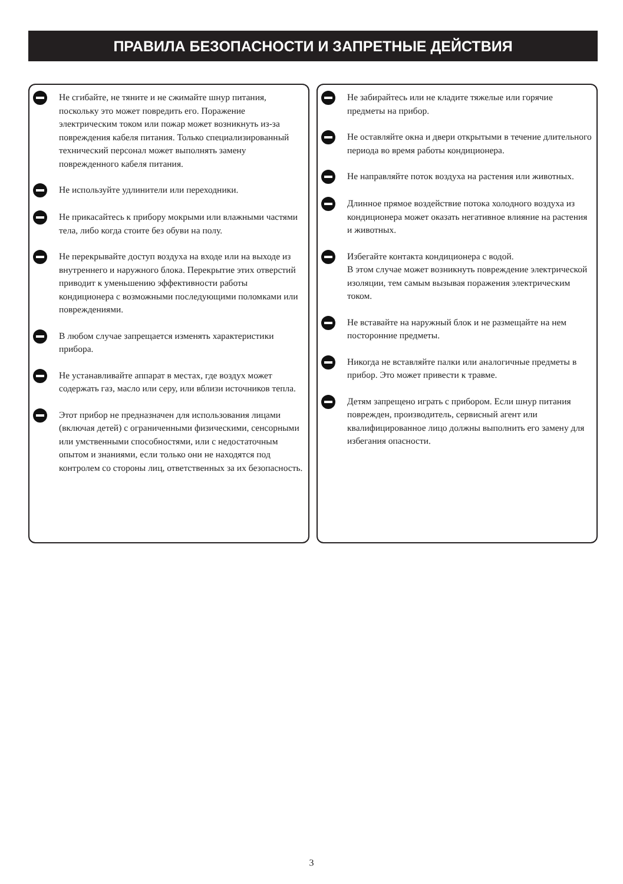ПРАВИЛА БЕЗОПАСНОСТИ И ЗАПРЕТНЫЕ ДЕЙСТВИЯ
Не сгибайте, не тяните и не сжимайте шнур питания, поскольку это может повредить его. Поражение электрическим током или пожар может возникнуть из-за повреждения кабеля питания. Только специализированный технический персонал может выполнять замену поврежденного кабеля питания.
Не используйте удлинители или переходники.
Не прикасайтесь к прибору мокрыми или влажными частями тела, либо когда стоите без обуви на полу.
Не перекрывайте доступ воздуха на входе или на выходе из внутреннего и наружного блока. Перекрытие этих отверстий приводит к уменьшению эффективности работы кондиционера с возможными последующими поломками или повреждениями.
В любом случае запрещается изменять характеристики прибора.
Не устанавливайте аппарат в местах, где воздух может содержать газ, масло или серу, или вблизи источников тепла.
Этот прибор не предназначен для использования лицами (включая детей) с ограниченными физическими, сенсорными или умственными способностями, или с недостаточным опытом и знаниями, если только они не находятся под контролем со стороны лиц, ответственных за их безопасность.
Не забирайтесь или не кладите тяжелые или горячие предметы на прибор.
Не оставляйте окна и двери открытыми в течение длительного периода во время работы кондиционера.
Не направляйте поток воздуха на растения или животных.
Длинное прямое воздействие потока холодного воздуха из кондиционера может оказать негативное влияние на растения и животных.
Избегайте контакта кондиционера с водой.
В этом случае может возникнуть повреждение электрической изоляции, тем самым вызывая поражения электрическим током.
Не вставайте на наружный блок и не размещайте на нем посторонние предметы.
Никогда не вставляйте палки или аналогичные предметы в прибор. Это может привести к травме.
Детям запрещено играть с прибором. Если шнур питания поврежден, производитель, сервисный агент или квалифицированное лицо должны выполнить его замену для избегания опасности.
3